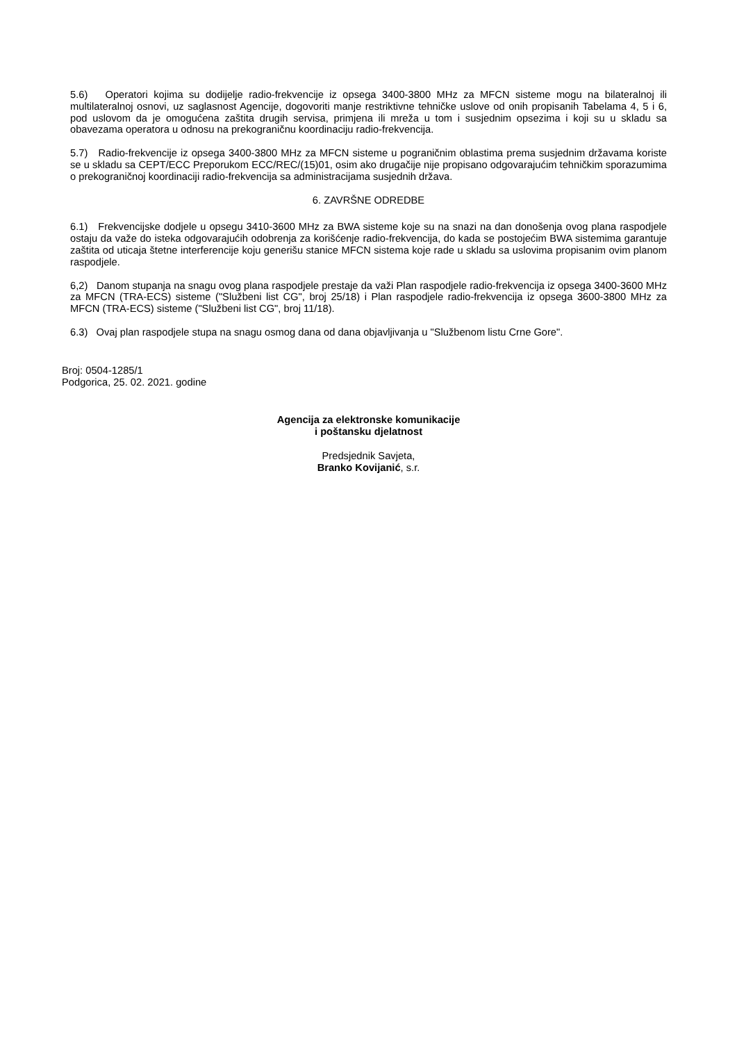5.6) Operatori kojima su dodijelje radio-frekvencije iz opsega 3400-3800 MHz za MFCN sisteme mogu na bilateralnoj ili multilateralnoj osnovi, uz saglasnost Agencije, dogovoriti manje restriktivne tehničke uslove od onih propisanih Tabelama 4, 5 i 6, pod uslovom da je omogućena zaštita drugih servisa, primjena ili mreža u tom i susjednim opsezima i koji su u skladu sa obavezama operatora u odnosu na prekograničnu koordinaciju radio-frekvencija.
5.7) Radio-frekvencije iz opsega 3400-3800 MHz za MFCN sisteme u pograničnim oblastima prema susjednim državama koriste se u skladu sa CEPT/ECC Preporukom ECC/REC/(15)01, osim ako drugačije nije propisano odgovarajućim tehničkim sporazumima o prekograničnoj koordinaciji radio-frekvencija sa administracijama susjednih država.
6. ZAVRŠNE ODREDBE
6.1) Frekvencijske dodjele u opsegu 3410-3600 MHz za BWA sisteme koje su na snazi na dan donošenja ovog plana raspodjele ostaju da važe do isteka odgovarajućih odobrenja za korišćenje radio-frekvencija, do kada se postojećim BWA sistemima garantuje zaštita od uticaja štetne interferencije koju generišu stanice MFCN sistema koje rade u skladu sa uslovima propisanim ovim planom raspodjele.
6,2) Danom stupanja na snagu ovog plana raspodjele prestaje da važi Plan raspodjele radio-frekvencija iz opsega 3400-3600 MHz za MFCN (TRA-ECS) sisteme ("Službeni list CG", broj 25/18) i Plan raspodjele radio-frekvencija iz opsega 3600-3800 MHz za MFCN (TRA-ECS) sisteme ("Službeni list CG", broj 11/18).
6.3) Ovaj plan raspodjele stupa na snagu osmog dana od dana objavljivanja u "Službenom listu Crne Gore".
Broj: 0504-1285/1
Podgorica, 25. 02. 2021. godine
Agencija za elektronske komunikacije
i poštansku djelatnost
Predsjednik Savjeta,
Branko Kovijanić, s.r.